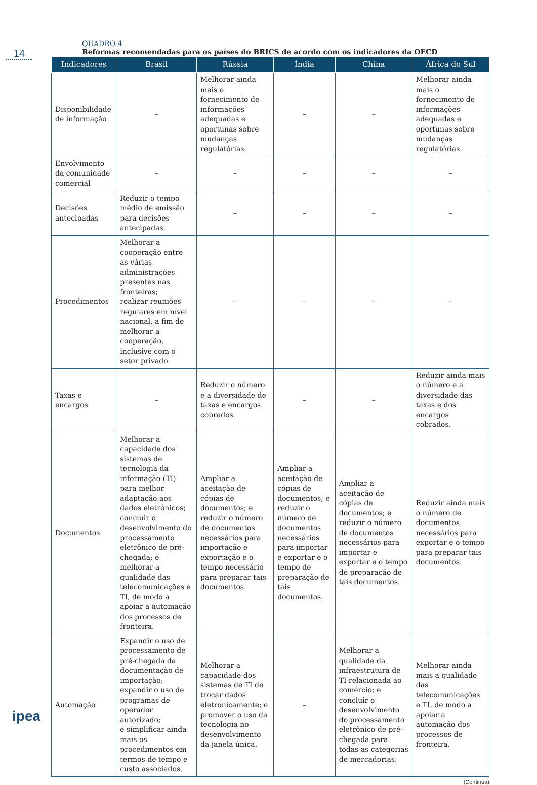14
QUADRO 4
Reformas recomendadas para os países do BRICS de acordo com os indicadores da OECD
| Indicadores | Brasil | Rússia | Índia | China | África do Sul |
| --- | --- | --- | --- | --- | --- |
| Disponibilidade de informação | – | Melhorar ainda mais o fornecimento de informações adequadas e oportunas sobre mudanças regulatórias. | – | – | Melhorar ainda mais o fornecimento de informações adequadas e oportunas sobre mudanças regulatórias. |
| Envolvimento da comunidade comercial | – | – | – | – | – |
| Decisões antecipadas | Reduzir o tempo médio de emissão para decisões antecipadas. | – | – | – | – |
| Procedimentos | Melhorar a cooperação entre as várias administrações presentes nas fronteiras; realizar reuniões regulares em nível nacional, a fim de melhorar a cooperação, inclusive com o setor privado. | – | – | – | – |
| Taxas e encargos | – | Reduzir o número e a diversidade de taxas e encargos cobrados. | – | – | Reduzir ainda mais o número e a diversidade das taxas e dos encargos cobrados. |
| Documentos | Melhorar a capacidade dos sistemas de tecnologia da informação (TI) para melhor adaptação aos dados eletrônicos; concluir o desenvolvimento do processamento eletrônico de pré-chegada; e melhorar a qualidade das telecomunicações e TI, de modo a apoiar a automação dos processos de fronteira. | Ampliar a aceitação de cópias de documentos; e reduzir o número de documentos necessários para importação e exportação e o tempo necessário para preparar tais documentos. | Ampliar a aceitação de cópias de documentos; e reduzir o número de documentos necessários para importar e exportar e o tempo de preparação de tais documentos. | Ampliar a aceitação de cópias de documentos; e reduzir o número de documentos necessários para importar e exportar e o tempo de preparação de tais documentos. | Reduzir ainda mais o número de documentos necessários para exportar e o tempo para preparar tais documentos. |
| Automação | Expandir o uso de processamento de pré-chegada da documentação de importação; expandir o uso de programas de operador autorizado; e simplificar ainda mais os procedimentos em termos de tempo e custo associados. | Melhorar a capacidade dos sistemas de TI de trocar dados eletronicamente; e promover o uso da tecnologia no desenvolvimento da janela única. | – | Melhorar a qualidade da infraestrutura de TI relacionada ao comércio; e concluir o desenvolvimento do processamento eletrônico de pré-chegada para todas as categorias de mercadorias. | Melhorar ainda mais a qualidade das telecomunicações e TI, de modo a apoiar a automação dos processos de fronteira. |
(Continua)
ipea